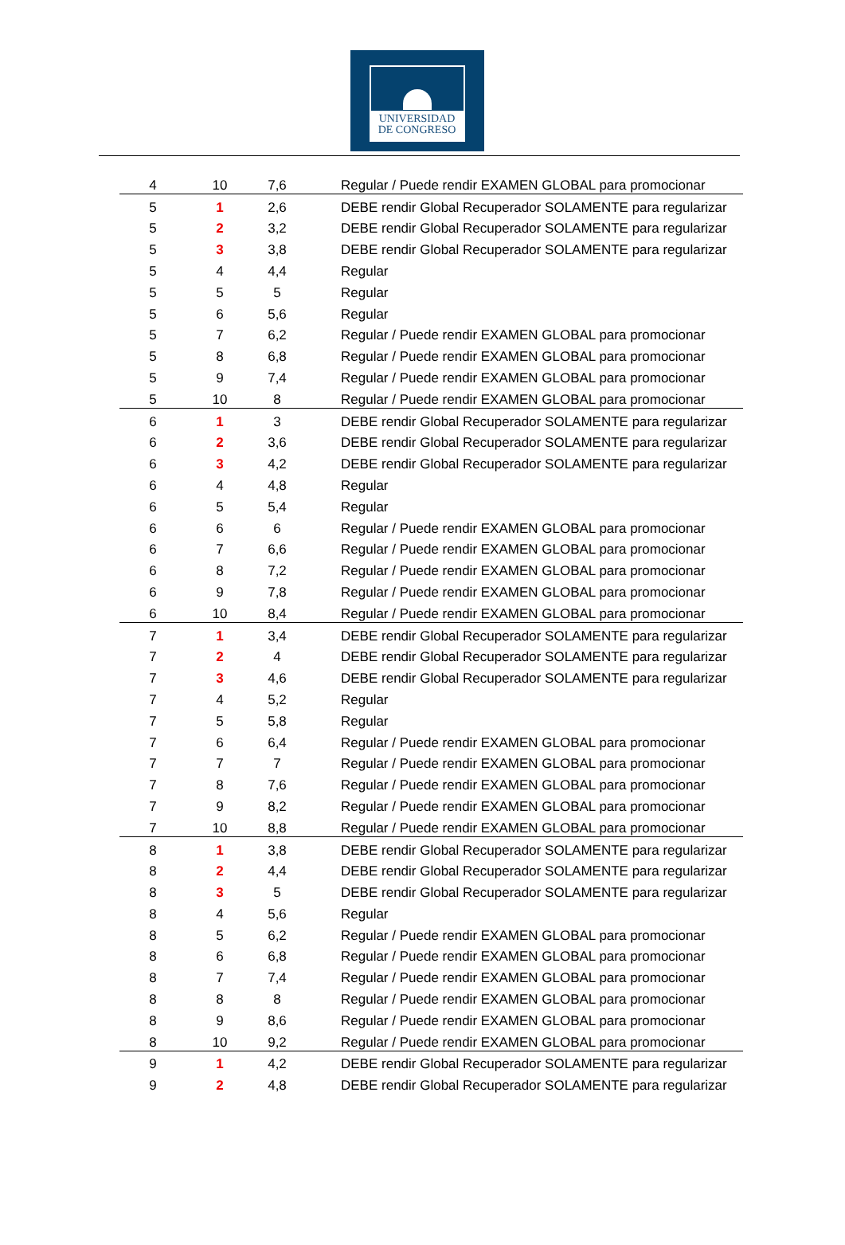UNIVERSIDAD
DE CONGRESO
| 4 | 10 | 7,6 | Regular / Puede rendir EXAMEN GLOBAL para promocionar |
| 5 | 1 | 2,6 | DEBE rendir Global Recuperador SOLAMENTE para regularizar |
| 5 | 2 | 3,2 | DEBE rendir Global Recuperador SOLAMENTE para regularizar |
| 5 | 3 | 3,8 | DEBE rendir Global Recuperador SOLAMENTE para regularizar |
| 5 | 4 | 4,4 | Regular |
| 5 | 5 | 5 | Regular |
| 5 | 6 | 5,6 | Regular |
| 5 | 7 | 6,2 | Regular / Puede rendir EXAMEN GLOBAL para promocionar |
| 5 | 8 | 6,8 | Regular / Puede rendir EXAMEN GLOBAL para promocionar |
| 5 | 9 | 7,4 | Regular / Puede rendir EXAMEN GLOBAL para promocionar |
| 5 | 10 | 8 | Regular / Puede rendir EXAMEN GLOBAL para promocionar |
| 6 | 1 | 3 | DEBE rendir Global Recuperador SOLAMENTE para regularizar |
| 6 | 2 | 3,6 | DEBE rendir Global Recuperador SOLAMENTE para regularizar |
| 6 | 3 | 4,2 | DEBE rendir Global Recuperador SOLAMENTE para regularizar |
| 6 | 4 | 4,8 | Regular |
| 6 | 5 | 5,4 | Regular |
| 6 | 6 | 6 | Regular / Puede rendir EXAMEN GLOBAL para promocionar |
| 6 | 7 | 6,6 | Regular / Puede rendir EXAMEN GLOBAL para promocionar |
| 6 | 8 | 7,2 | Regular / Puede rendir EXAMEN GLOBAL para promocionar |
| 6 | 9 | 7,8 | Regular / Puede rendir EXAMEN GLOBAL para promocionar |
| 6 | 10 | 8,4 | Regular / Puede rendir EXAMEN GLOBAL para promocionar |
| 7 | 1 | 3,4 | DEBE rendir Global Recuperador SOLAMENTE para regularizar |
| 7 | 2 | 4 | DEBE rendir Global Recuperador SOLAMENTE para regularizar |
| 7 | 3 | 4,6 | DEBE rendir Global Recuperador SOLAMENTE para regularizar |
| 7 | 4 | 5,2 | Regular |
| 7 | 5 | 5,8 | Regular |
| 7 | 6 | 6,4 | Regular / Puede rendir EXAMEN GLOBAL para promocionar |
| 7 | 7 | 7 | Regular / Puede rendir EXAMEN GLOBAL para promocionar |
| 7 | 8 | 7,6 | Regular / Puede rendir EXAMEN GLOBAL para promocionar |
| 7 | 9 | 8,2 | Regular / Puede rendir EXAMEN GLOBAL para promocionar |
| 7 | 10 | 8,8 | Regular / Puede rendir EXAMEN GLOBAL para promocionar |
| 8 | 1 | 3,8 | DEBE rendir Global Recuperador SOLAMENTE para regularizar |
| 8 | 2 | 4,4 | DEBE rendir Global Recuperador SOLAMENTE para regularizar |
| 8 | 3 | 5 | DEBE rendir Global Recuperador SOLAMENTE para regularizar |
| 8 | 4 | 5,6 | Regular |
| 8 | 5 | 6,2 | Regular / Puede rendir EXAMEN GLOBAL para promocionar |
| 8 | 6 | 6,8 | Regular / Puede rendir EXAMEN GLOBAL para promocionar |
| 8 | 7 | 7,4 | Regular / Puede rendir EXAMEN GLOBAL para promocionar |
| 8 | 8 | 8 | Regular / Puede rendir EXAMEN GLOBAL para promocionar |
| 8 | 9 | 8,6 | Regular / Puede rendir EXAMEN GLOBAL para promocionar |
| 8 | 10 | 9,2 | Regular / Puede rendir EXAMEN GLOBAL para promocionar |
| 9 | 1 | 4,2 | DEBE rendir Global Recuperador SOLAMENTE para regularizar |
| 9 | 2 | 4,8 | DEBE rendir Global Recuperador SOLAMENTE para regularizar |